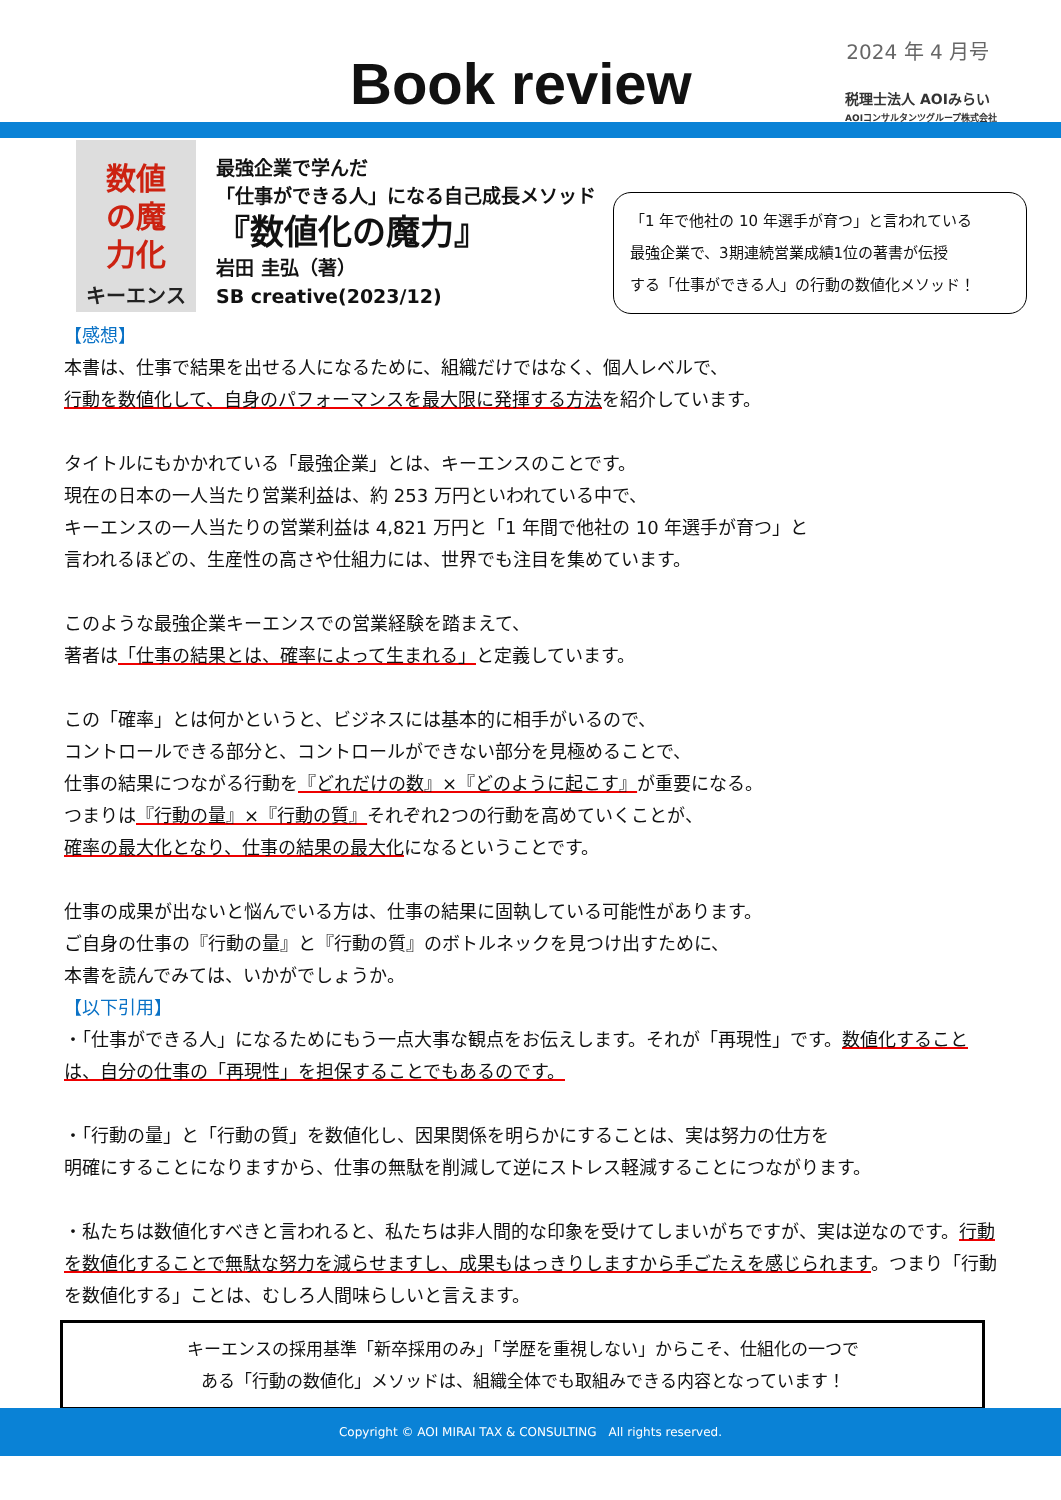2024 年 4 月号
Book review
税理士法人 AOIみらい
AOIコンサルタンツグループ株式会社
数値
の魔
力化
キーエンス
最強企業で学んだ
「仕事ができる人」になる自己成長メソッド
『数値化の魔力』
岩田 圭弘（著）
SB creative(2023/12)
「1 年で他社の 10 年選手が育つ」と言われている
最強企業で、3期連続営業成績1位の著書が伝授
する「仕事ができる人」の行動の数値化メソッド！
【感想】
本書は、仕事で結果を出せる人になるために、組織だけではなく、個人レベルで、
行動を数値化して、自身のパフォーマンスを最大限に発揮する方法を紹介しています。
タイトルにもかかれている「最強企業」とは、キーエンスのことです。
現在の日本の一人当たり営業利益は、約 253 万円といわれている中で、
キーエンスの一人当たりの営業利益は 4,821 万円と「1 年間で他社の 10 年選手が育つ」と
言われるほどの、生産性の高さや仕組力には、世界でも注目を集めています。
このような最強企業キーエンスでの営業経験を踏まえて、
著者は「仕事の結果とは、確率によって生まれる」と定義しています。
この「確率」とは何かというと、ビジネスには基本的に相手がいるので、
コントロールできる部分と、コントロールができない部分を見極めることで、
仕事の結果につながる行動を『どれだけの数』×『どのように起こす』が重要になる。
つまりは『行動の量』×『行動の質』それぞれ2つの行動を高めていくことが、
確率の最大化となり、仕事の結果の最大化になるということです。
仕事の成果が出ないと悩んでいる方は、仕事の結果に固執している可能性があります。
ご自身の仕事の『行動の量』と『行動の質』のボトルネックを見つけ出すために、
本書を読んでみては、いかがでしょうか。
【以下引用】
・「仕事ができる人」になるためにもう一点大事な観点をお伝えします。それが「再現性」です。数値化することは、自分の仕事の「再現性」を担保することでもあるのです。
・「行動の量」と「行動の質」を数値化し、因果関係を明らかにすることは、実は努力の仕方を
明確にすることになりますから、仕事の無駄を削減して逆にストレス軽減することにつながります。
・私たちは数値化すべきと言われると、私たちは非人間的な印象を受けてしまいがちですが、実は逆なのです。行動を数値化することで無駄な努力を減らせますし、成果もはっきりしますから手ごたえを感じられます。つまり「行動を数値化する」ことは、むしろ人間味らしいと言えます。
キーエンスの採用基準「新卒採用のみ」「学歴を重視しない」からこそ、仕組化の一つで
ある「行動の数値化」メソッドは、組織全体でも取組みできる内容となっています！
Copyright © AOI MIRAI TAX & CONSULTING　All rights reserved.